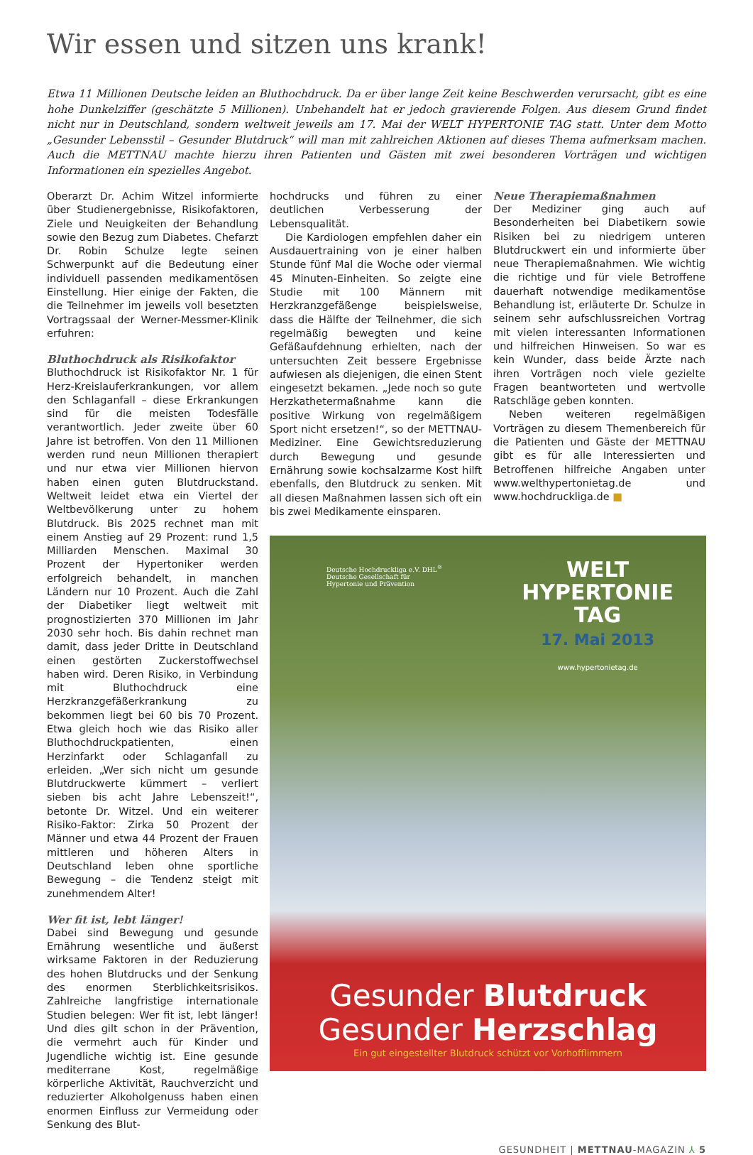Wir essen und sitzen uns krank!
Etwa 11 Millionen Deutsche leiden an Bluthochdruck. Da er über lange Zeit keine Beschwerden verursacht, gibt es eine hohe Dunkelziffer (geschätzte 5 Millionen). Unbehandelt hat er jedoch gravierende Folgen. Aus diesem Grund findet nicht nur in Deutschland, sondern weltweit jeweils am 17. Mai der WELT HYPERTONIE TAG statt. Unter dem Motto „Gesunder Lebensstil – Gesunder Blutdruck“ will man mit zahlreichen Aktionen auf dieses Thema aufmerksam machen. Auch die METTNAU machte hierzu ihren Patienten und Gästen mit zwei besonderen Vorträgen und wichtigen Informationen ein spezielles Angebot.
Oberarzt Dr. Achim Witzel informierte über Studienergebnisse, Risikofaktoren, Ziele und Neuigkeiten der Behandlung sowie den Bezug zum Diabetes. Chefarzt Dr. Robin Schulze legte seinen Schwerpunkt auf die Bedeutung einer individuell passenden medikamentösen Einstellung. Hier einige der Fakten, die die Teilnehmer im jeweils voll besetzten Vortragssaal der Werner-Messmer-Klinik erfuhren:
Bluthochdruck als Risikofaktor
Bluthochdruck ist Risikofaktor Nr. 1 für Herz-Kreislauferkrankungen, vor allem den Schlaganfall – diese Erkrankungen sind für die meisten Todesfälle verantwortlich. Jeder zweite über 60 Jahre ist betroffen. Von den 11 Millionen werden rund neun Millionen therapiert und nur etwa vier Millionen hiervon haben einen guten Blutdruckstand. Weltweit leidet etwa ein Viertel der Weltbevölkerung unter zu hohem Blutdruck. Bis 2025 rechnet man mit einem Anstieg auf 29 Prozent: rund 1,5 Milliarden Menschen. Maximal 30 Prozent der Hypertoniker werden erfolgreich behandelt, in manchen Ländern nur 10 Prozent. Auch die Zahl der Diabetiker liegt weltweit mit prognostizierten 370 Millionen im Jahr 2030 sehr hoch. Bis dahin rechnet man damit, dass jeder Dritte in Deutschland einen gestörten Zuckerstoffwechsel haben wird. Deren Risiko, in Verbindung mit Bluthochdruck eine Herzkranzgefäßerkrankung zu bekommen liegt bei 60 bis 70 Prozent. Etwa gleich hoch wie das Risiko aller Bluthochdruckpatienten, einen Herzinfarkt oder Schlaganfall zu erleiden. „Wer sich nicht um gesunde Blutdruckwerte kümmert – verliert sieben bis acht Jahre Lebenszeit!“, betonte Dr. Witzel. Und ein weiterer Risiko-Faktor: Zirka 50 Prozent der Männer und etwa 44 Prozent der Frauen mittleren und höheren Alters in Deutschland leben ohne sportliche Bewegung – die Tendenz steigt mit zunehmendem Alter!
Wer fit ist, lebt länger!
Dabei sind Bewegung und gesunde Ernährung wesentliche und äußerst wirksame Faktoren in der Reduzierung des hohen Blutdrucks und der Senkung des enormen Sterblichkeitsrisikos. Zahlreiche langfristige internationale Studien belegen: Wer fit ist, lebt länger! Und dies gilt schon in der Prävention, die vermehrt auch für Kinder und Jugendliche wichtig ist. Eine gesunde mediterrane Kost, regelmäßige körperliche Aktivität, Rauchverzicht und reduzierter Alkoholgenuss haben einen enormen Einfluss zur Vermeidung oder Senkung des Blut-
hochdrucks und führen zu einer deutlichen Verbesserung der Lebensqualität.
Die Kardiologen empfehlen daher ein Ausdauertraining von je einer halben Stunde fünf Mal die Woche oder viermal 45 Minuten-Einheiten. So zeigte eine Studie mit 100 Männern mit Herzkranzgefäßenge beispielsweise, dass die Hälfte der Teilnehmer, die sich regelmäßig bewegten und keine Gefäßaufdehnung erhielten, nach der untersuchten Zeit bessere Ergebnisse aufwiesen als diejenigen, die einen Stent eingesetzt bekamen. „Jede noch so gute Herzkathetermaßnahme kann die positive Wirkung von regelmäßigem Sport nicht ersetzen!“, so der METTNAU-Mediziner. Eine Gewichtsreduzierung durch Bewegung und gesunde Ernährung sowie kochsalzarme Kost hilft ebenfalls, den Blutdruck zu senken. Mit all diesen Maßnahmen lassen sich oft ein bis zwei Medikamente einsparen.
Neue Therapiemaßnahmen
Der Mediziner ging auch auf Besonderheiten bei Diabetikern sowie Risiken bei zu niedrigem unteren Blutdruckwert ein und informierte über neue Therapiemaßnahmen. Wie wichtig die richtige und für viele Betroffene dauerhaft notwendige medikamentöse Behandlung ist, erläuterte Dr. Schulze in seinem sehr aufschlussreichen Vortrag mit vielen interessanten Informationen und hilfreichen Hinweisen. So war es kein Wunder, dass beide Ärzte nach ihren Vorträgen noch viele gezielte Fragen beantworteten und wertvolle Ratschläge geben konnten.
Neben weiteren regelmäßigen Vorträgen zu diesem Themenbereich für die Patienten und Gäste der METTNAU gibt es für alle Interessierten und Betroffenen hilfreiche Angaben unter www.welthypertonietag.de und www.hochdruckliga.de ■
Deutsche Hochdruckliga e.V. DHL<sup>®</sup>
Deutsche Gesellschaft für
Hypertonie und Prävention
WELT
HYPERTONIE
TAG
17. Mai 2013
www.hypertonietag.de
Gesunder Blutdruck
Gesunder Herzschlag
Ein gut eingestellter Blutdruck schützt vor Vorhofflimmern
GESUNDHEIT | METTNAU-MAGAZIN ⅄ 5